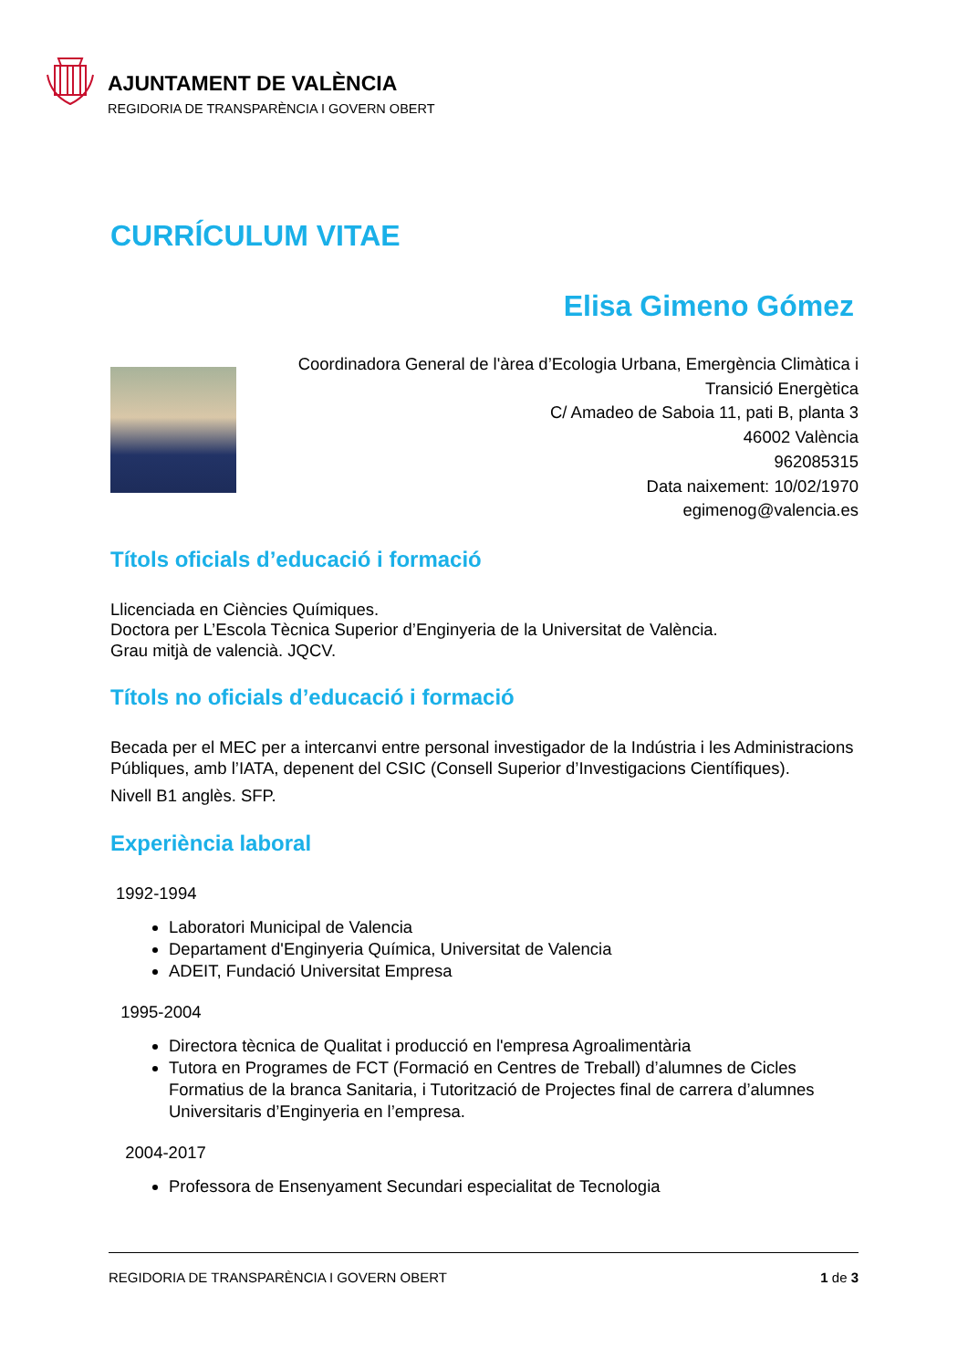AJUNTAMENT DE VALÈNCIA
REGIDORIA DE TRANSPARÈNCIA I GOVERN OBERT
CURRÍCULUM VITAE
Elisa Gimeno Gómez
Coordinadora General de l'àrea d’Ecologia Urbana, Emergència Climàtica i
Transició Energètica
C/ Amadeo de Saboia 11, pati B, planta 3
46002 València
962085315
Data naixement: 10/02/1970
egimenog@valencia.es
Títols oficials d’educació i formació
Llicenciada en Ciències Químiques.
Doctora per L’Escola Tècnica Superior d’Enginyeria de la Universitat de València.
Grau mitjà de valencià. JQCV.
Títols no oficials d’educació i formació
Becada per el MEC per a intercanvi entre personal investigador de la Indústria i les Administracions Públiques, amb l’IATA, depenent del CSIC (Consell Superior d’Investigacions Científiques).
Nivell B1 anglès. SFP.
Experiència laboral
1992-1994
Laboratori Municipal de Valencia
Departament d'Enginyeria Química, Universitat de Valencia
ADEIT, Fundació Universitat Empresa
1995-2004
Directora tècnica de Qualitat i producció en l'empresa Agroalimentària
Tutora en Programes de FCT (Formació en Centres de Treball) d’alumnes de Cicles Formatius de la branca Sanitaria, i Tutorització de Projectes final de carrera d’alumnes Universitaris d’Enginyeria en l’empresa.
2004-2017
Professora de Ensenyament Secundari especialitat de Tecnologia
REGIDORIA DE TRANSPARÈNCIA I GOVERN OBERT 1 de 3